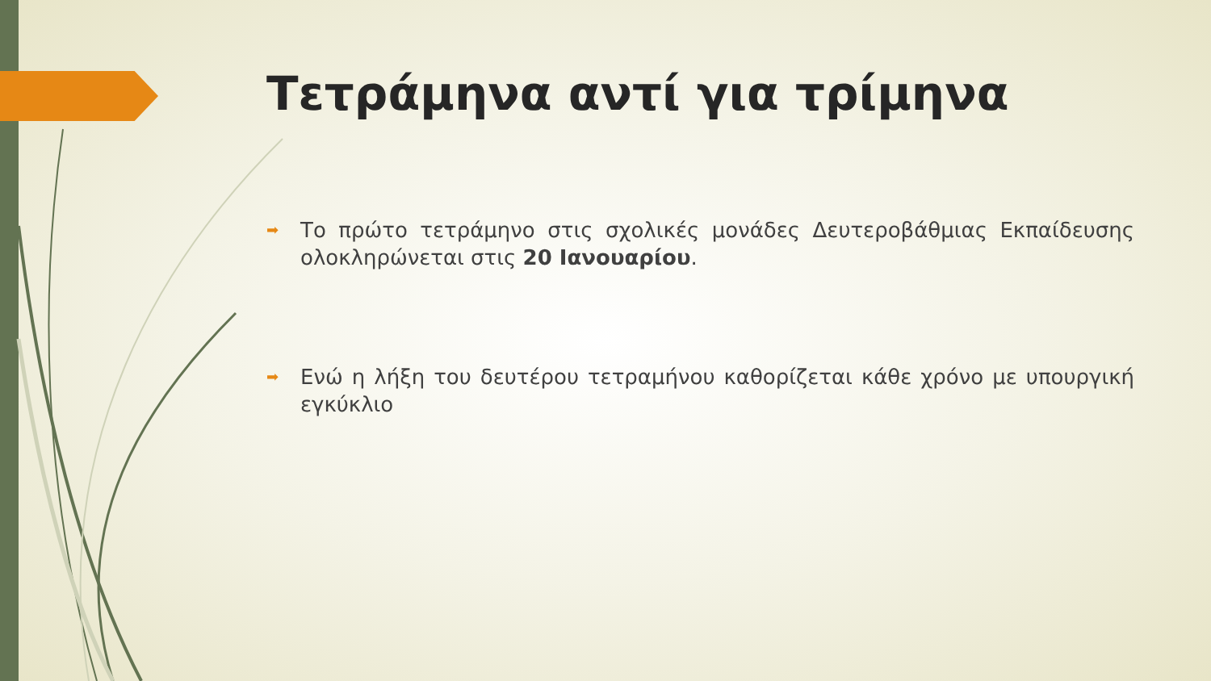Τετράμηνα αντί για τρίμηνα
➡ Το πρώτο τετράμηνο στις σχολικές μονάδες Δευτεροβάθμιας Εκπαίδευσης ολοκληρώνεται στις 20 Ιανουαρίου.
➡ Ενώ η λήξη του δευτέρου τετραμήνου καθορίζεται κάθε χρόνο με υπουργική εγκύκλιο